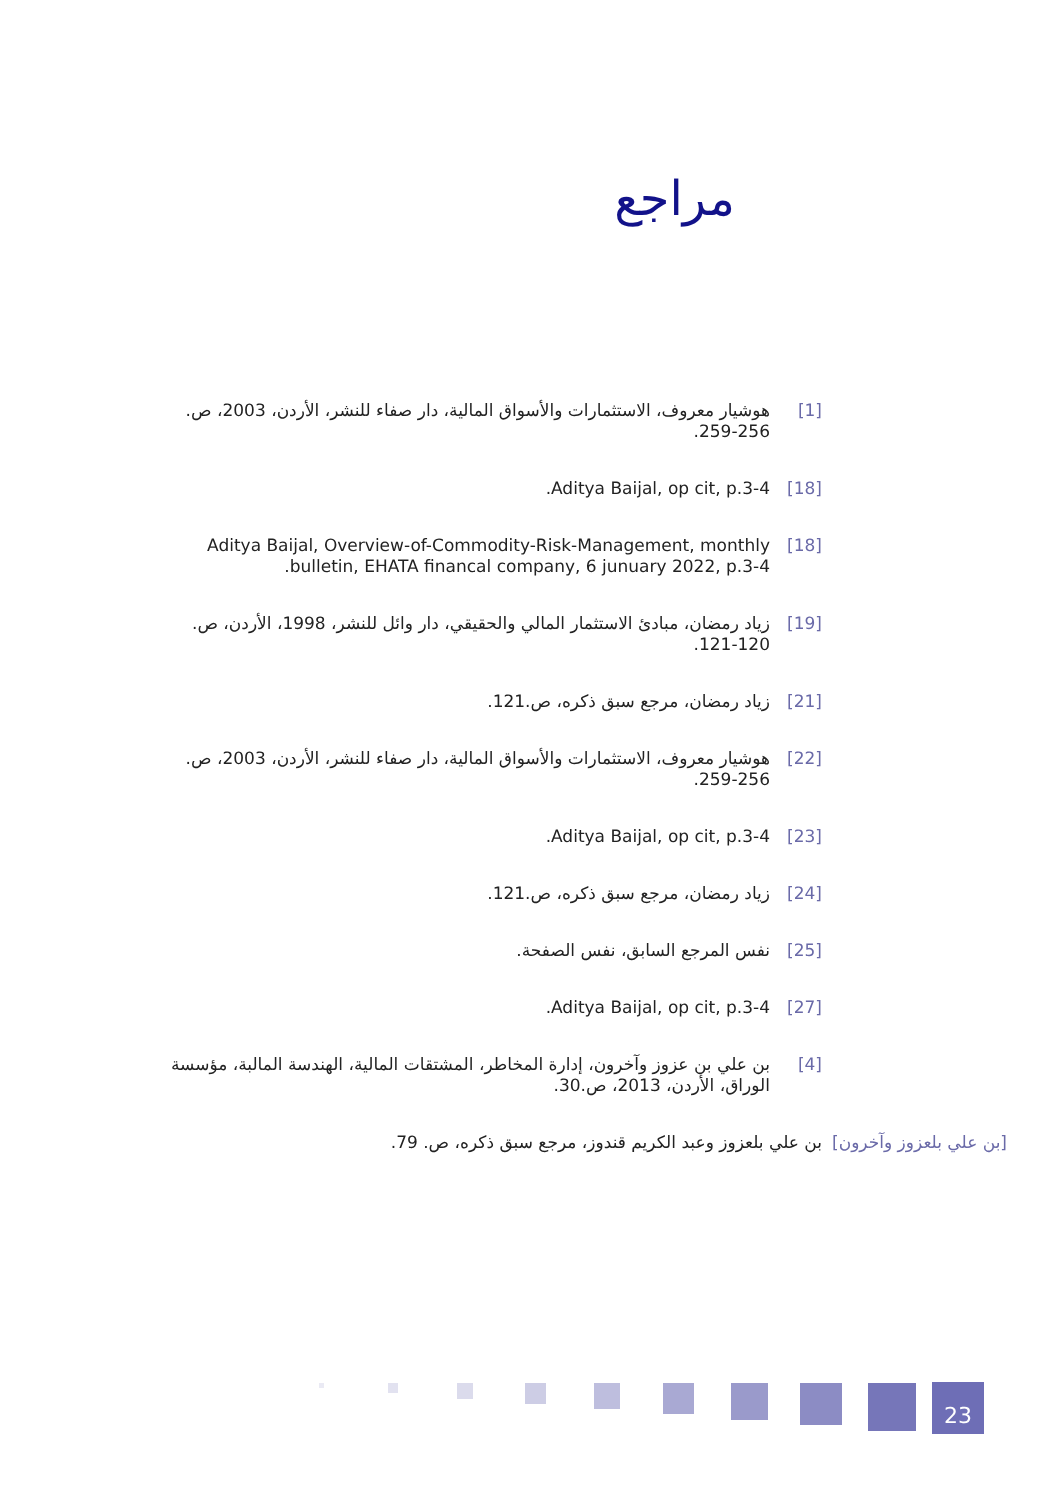مراجع
[1] هوشيار معروف، الاستثمارات والأسواق المالية، دار صفاء للنشر، الأردن، 2003، ص. 256-259.
[18] Aditya Baijal, op cit, p.3-4.
[18] Aditya Baijal, Overview-of-Commodity-Risk-Management, monthly bulletin, EHATA financal company, 6 junuary 2022, p.3-4.
[19] زياد رمضان، مبادئ الاستثمار المالي والحقيقي، دار وائل للنشر، 1998، الأردن، ص. 120-121.
[21] زياد رمضان، مرجع سبق ذكره، ص.121.
[22] هوشيار معروف، الاستثمارات والأسواق المالية، دار صفاء للنشر، الأردن، 2003، ص. 256-259.
[23] Aditya Baijal, op cit, p.3-4.
[24] زياد رمضان، مرجع سبق ذكره، ص.121.
[25] نفس المرجع السابق، نفس الصفحة.
[27] Aditya Baijal, op cit, p.3-4.
[4] بن علي بن عزوز وآخرون، إدارة المخاطر، المشتقات المالية، الهندسة المالبة، مؤسسة الوراق، الأردن، 2013، ص.30.
[بن علي بلعزوز وآخرون] بن علي بلعزوز وعبد الكريم قندوز، مرجع سبق ذكره، ص. 79.
23